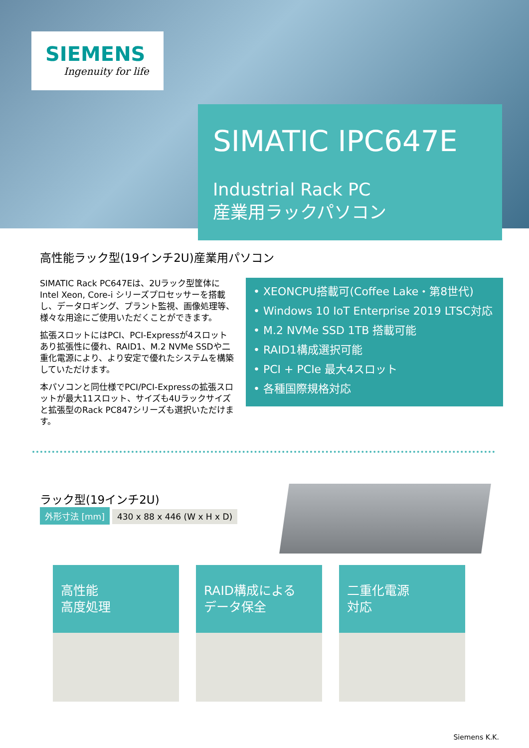SIEMENS
Ingenuity for life
SIMATIC IPC647E
Industrial Rack PC
産業用ラックパソコン
高性能ラック型(19インチ2U)産業用パソコン
SIMATIC Rack PC647Eは、2Uラック型筐体にIntel Xeon, Core-i シリーズプロセッサーを搭載し、データロギング、プラント監視、画像処理等、様々な用途にご使用いただくことができます。
拡張スロットにはPCI、PCI-Expressが4スロットあり拡張性に優れ、RAID1、M.2 NVMe SSDや二重化電源により、より安定で優れたシステムを構築していただけます。
本パソコンと同仕様でPCI/PCI-Expressの拡張スロットが最大11スロット、サイズも4Uラックサイズと拡張型のRack PC847シリーズも選択いただけます。
• XEONCPU搭載可(Coffee Lake・第8世代)
• Windows 10 IoT Enterprise 2019 LTSC対応
• M.2 NVMe SSD 1TB 搭載可能
• RAID1構成選択可能
• PCI + PCIe 最大4スロット
• 各種国際規格対応
ラック型(19インチ2U)
外形寸法 [mm] 430 x 88 x 446 (W x H x D)
高性能
高度処理
RAID構成による
データ保全
二重化電源
対応
Siemens K.K.